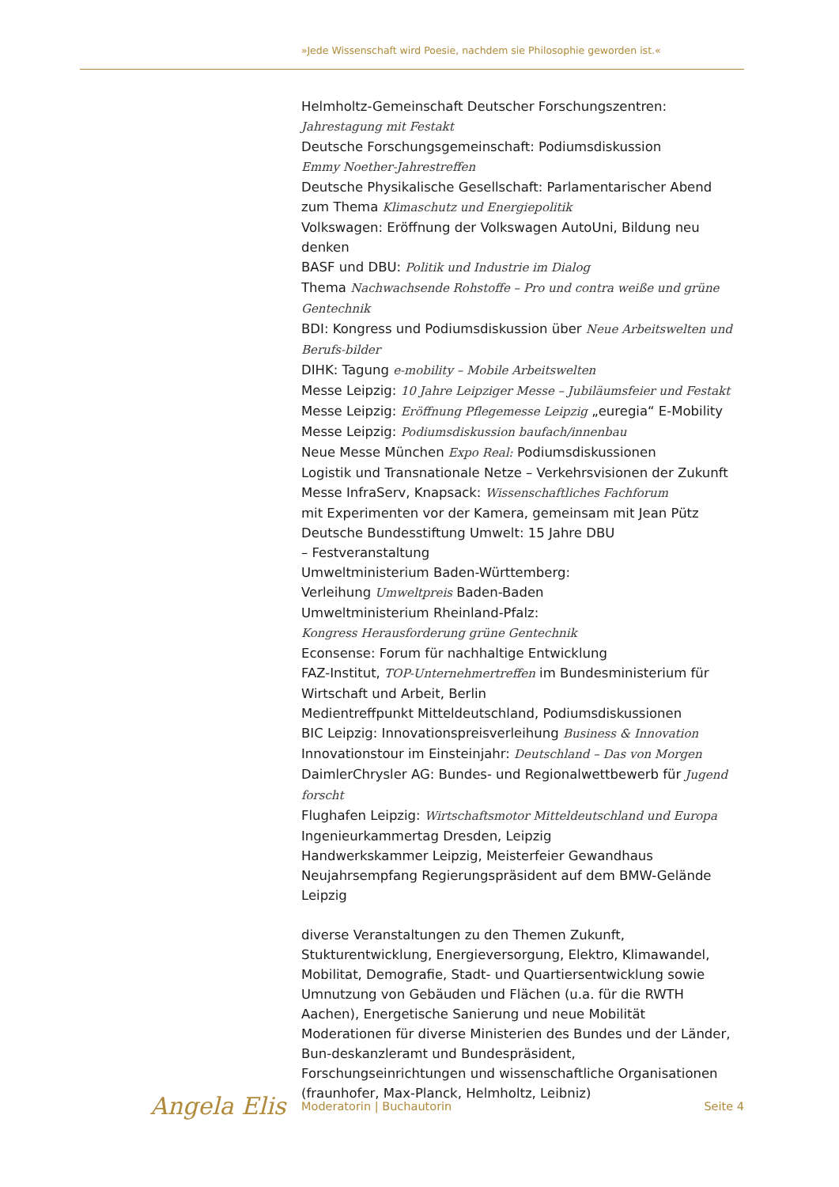»Jede Wissenschaft wird Poesie, nachdem sie Philosophie geworden ist.«
Helmholtz-Gemeinschaft Deutscher Forschungszentren:
Jahrestagung mit Festakt
Deutsche Forschungsgemeinschaft: Podiumsdiskussion
Emmy Noether-Jahrestreffen
Deutsche Physikalische Gesellschaft: Parlamentarischer Abend
zum Thema Klimaschutz und Energiepolitik
Volkswagen: Eröffnung der Volkswagen AutoUni, Bildung neu denken
BASF und DBU: Politik und Industrie im Dialog
Thema Nachwachsende Rohstoffe – Pro und contra weiße und grüne Gentechnik
BDI: Kongress und Podiumsdiskussion über Neue Arbeitswelten und Berufs-bilder
DIHK: Tagung e-mobility – Mobile Arbeitswelten
Messe Leipzig: 10 Jahre Leipziger Messe – Jubiläumsfeier und Festakt
Messe Leipzig: Eröffnung Pflegemesse Leipzig „euregia“ E-Mobility
Messe Leipzig: Podiumsdiskussion baufach/innenbau
Neue Messe München Expo Real: Podiumsdiskussionen
Logistik und Transnationale Netze – Verkehrsvisionen der Zukunft
Messe InfraServ, Knapsack: Wissenschaftliches Fachforum
mit Experimenten vor der Kamera, gemeinsam mit Jean Pütz
Deutsche Bundesstiftung Umwelt: 15 Jahre DBU
– Festveranstaltung
Umweltministerium Baden-Württemberg:
Verleihung Umweltpreis Baden-Baden
Umweltministerium Rheinland-Pfalz:
Kongress Herausforderung grüne Gentechnik
Econsense: Forum für nachhaltige Entwicklung
FAZ-Institut, TOP-Unternehmertreffen im Bundesministerium für Wirtschaft und Arbeit, Berlin
Medientreffpunkt Mitteldeutschland, Podiumsdiskussionen
BIC Leipzig: Innovationspreisverleihung Business & Innovation
Innovationstour im Einsteinjahr: Deutschland – Das von Morgen
DaimlerChrysler AG: Bundes- und Regionalwettbewerb für Jugend forscht
Flughafen Leipzig: Wirtschaftsmotor Mitteldeutschland und Europa
Ingenieurkammertag Dresden, Leipzig
Handwerkskammer Leipzig, Meisterfeier Gewandhaus
Neujahrsempfang Regierungspräsident auf dem BMW-Gelände Leipzig
diverse Veranstaltungen zu den Themen Zukunft, Stukturentwicklung, Energieversorgung, Elektro, Klimawandel, Mobilitat, Demografie, Stadt- und Quartiersentwicklung sowie Umnutzung von Gebäuden und Flächen (u.a. für die RWTH Aachen), Energetische Sanierung und neue Mobilität
Moderationen für diverse Ministerien des Bundes und der Länder, Bun-deskanzleramt und Bundespräsident, Forschungseinrichtungen und wissenschaftliche Organisationen (fraunhofer, Max-Planck, Helmholtz, Leibniz)
Angela Elis Moderatorin | Buchautorin Seite 4